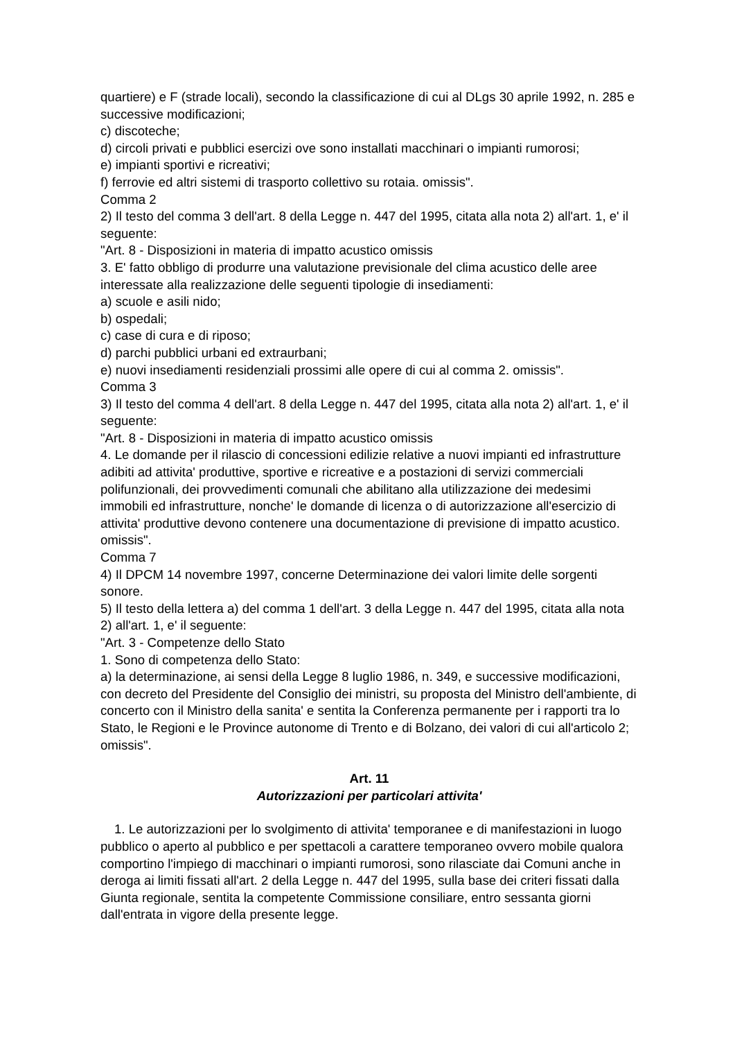quartiere) e F (strade locali), secondo la classificazione di cui al DLgs 30 aprile 1992, n. 285 e successive modificazioni;
c) discoteche;
d) circoli privati e pubblici esercizi ove sono installati macchinari o impianti rumorosi;
e) impianti sportivi e ricreativi;
f) ferrovie ed altri sistemi di trasporto collettivo su rotaia. omissis".
Comma 2
2) Il testo del comma 3 dell'art. 8 della Legge n. 447 del 1995, citata alla nota 2) all'art. 1, e' il seguente:
"Art. 8 - Disposizioni in materia di impatto acustico omissis
3. E' fatto obbligo di produrre una valutazione previsionale del clima acustico delle aree interessate alla realizzazione delle seguenti tipologie di insediamenti:
a) scuole e asili nido;
b) ospedali;
c) case di cura e di riposo;
d) parchi pubblici urbani ed extraurbani;
e) nuovi insediamenti residenziali prossimi alle opere di cui al comma 2. omissis".
Comma 3
3) Il testo del comma 4 dell'art. 8 della Legge n. 447 del 1995, citata alla nota 2) all'art. 1, e' il seguente:
"Art. 8 - Disposizioni in materia di impatto acustico omissis
4. Le domande per il rilascio di concessioni edilizie relative a nuovi impianti ed infrastrutture adibiti ad attivita' produttive, sportive e ricreative e a postazioni di servizi commerciali polifunzionali, dei provvedimenti comunali che abilitano alla utilizzazione dei medesimi immobili ed infrastrutture, nonche' le domande di licenza o di autorizzazione all'esercizio di attivita' produttive devono contenere una documentazione di previsione di impatto acustico. omissis".
Comma 7
4) Il DPCM 14 novembre 1997, concerne Determinazione dei valori limite delle sorgenti sonore.
5) Il testo della lettera a) del comma 1 dell'art. 3 della Legge n. 447 del 1995, citata alla nota 2) all'art. 1, e' il seguente:
"Art. 3 - Competenze dello Stato
1. Sono di competenza dello Stato:
a) la determinazione, ai sensi della Legge 8 luglio 1986, n. 349, e successive modificazioni, con decreto del Presidente del Consiglio dei ministri, su proposta del Ministro dell'ambiente, di concerto con il Ministro della sanita' e sentita la Conferenza permanente per i rapporti tra lo Stato, le Regioni e le Province autonome di Trento e di Bolzano, dei valori di cui all'articolo 2; omissis".
Art. 11
Autorizzazioni per particolari attivita'
1. Le autorizzazioni per lo svolgimento di attivita' temporanee e di manifestazioni in luogo pubblico o aperto al pubblico e per spettacoli a carattere temporaneo ovvero mobile qualora comportino l'impiego di macchinari o impianti rumorosi, sono rilasciate dai Comuni anche in deroga ai limiti fissati all'art. 2 della Legge n. 447 del 1995, sulla base dei criteri fissati dalla Giunta regionale, sentita la competente Commissione consiliare, entro sessanta giorni dall'entrata in vigore della presente legge.